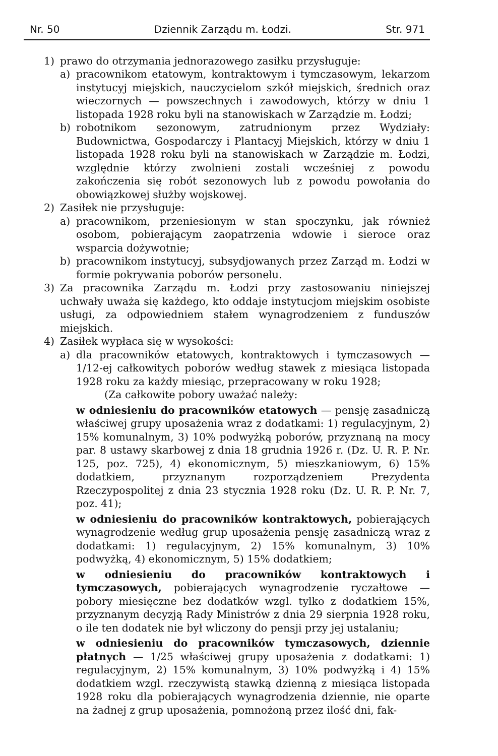Nr. 50 Dziennik Zarządu m. Łodzi. Str. 971
1) prawo do otrzymania jednorazowego zasiłku przysługuje:
a) pracownikom etatowym, kontraktowym i tymczasowym, lekarzom instytucyj miejskich, nauczycielom szkół miejskich, średnich oraz wieczornych — powszechnych i zawodowych, którzy w dniu 1 listopada 1928 roku byli na stanowiskach w Zarządzie m. Łodzi;
b) robotnikom sezonowym, zatrudnionym przez Wydziały: Budownictwa, Gospodarczy i Plantacyj Miejskich, którzy w dniu 1 listopada 1928 roku byli na stanowiskach w Zarządzie m. Łodzi, względnie którzy zwolnieni zostali wcześniej z powodu zakończenia się robót sezonowych lub z powodu powołania do obowiązkowej służby wojskowej.
2) Zasiłek nie przysługuje:
a) pracownikom, przeniesionym w stan spoczynku, jak również osobom, pobierającym zaopatrzenia wdowie i sieroce oraz wsparcia dożywotnie;
b) pracownikom instytucyj, subsydjowanych przez Zarząd m. Łodzi w formie pokrywania poborów personelu.
3) Za pracownika Zarządu m. Łodzi przy zastosowaniu niniejszej uchwały uważa się każdego, kto oddaje instytucjom miejskim osobiste usługi, za odpowiedniem stałem wynagrodzeniem z funduszów miejskich.
4) Zasiłek wypłaca się w wysokości:
a) dla pracowników etatowych, kontraktowych i tymczasowych — 1/12-ej całkowitych poborów według stawek z miesiąca listopada 1928 roku za każdy miesiąc, przepracowany w roku 1928;
(Za całkowite pobory uważać należy:
w odniesieniu do pracowników etatowych — pensję zasadniczą właściwej grupy uposażenia wraz z dodatkami: 1) regulacyjnym, 2) 15% komunalnym, 3) 10% podwyżką poborów, przyznaną na mocy par. 8 ustawy skarbowej z dnia 18 grudnia 1926 r. (Dz. U. R. P. Nr. 125, poz. 725), 4) ekonomicznym, 5) mieszkaniowym, 6) 15% dodatkiem, przyznanym rozporządzeniem Prezydenta Rzeczypospolitej z dnia 23 stycznia 1928 roku (Dz. U. R. P. Nr. 7, poz. 41);
w odniesieniu do pracowników kontraktowych, pobierających wynagrodzenie według grup uposażenia pensję zasadniczą wraz z dodatkami: 1) regulacyjnym, 2) 15% komunalnym, 3) 10% podwyżką, 4) ekonomicznym, 5) 15% dodatkiem;
w odniesieniu do pracowników kontraktowych i tymczasowych, pobierających wynagrodzenie ryczałtowe — pobory miesięczne bez dodatków wzgl. tylko z dodatkiem 15%, przyznanym decyzją Rady Ministrów z dnia 29 sierpnia 1928 roku, o ile ten dodatek nie był wliczony do pensji przy jej ustalaniu;
w odniesieniu do pracowników tymczasowych, dziennie płatnych — 1/25 właściwej grupy uposażenia z dodatkami: 1) regulacyjnym, 2) 15% komunalnym, 3) 10% podwyżką i 4) 15% dodatkiem wzgl. rzeczywistą stawką dzienną z miesiąca listopada 1928 roku dla pobierających wynagrodzenia dziennie, nie oparte na żadnej z grup uposażenia, pomnożoną przez ilość dni, fak-